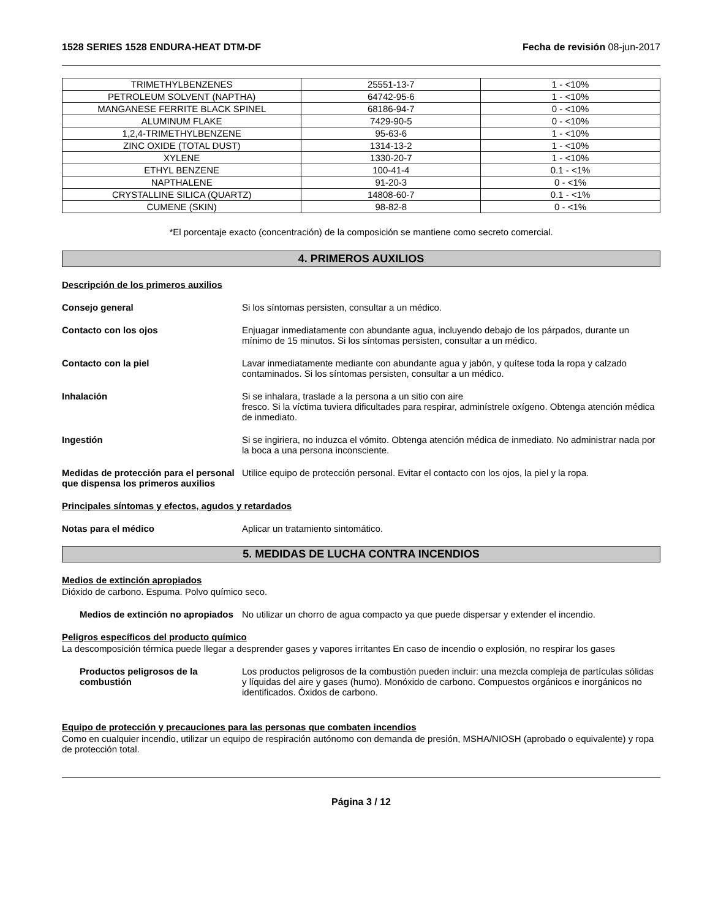1528 SERIES 1528 ENDURA-HEAT DTM-DF Fecha de revisión 08-jun-2017
| TRIMETHYLBENZENES | 25551-13-7 | 1 - <10% |
| PETROLEUM SOLVENT (NAPTHA) | 64742-95-6 | 1 - <10% |
| MANGANESE FERRITE BLACK SPINEL | 68186-94-7 | 0 - <10% |
| ALUMINUM FLAKE | 7429-90-5 | 0 - <10% |
| 1,2,4-TRIMETHYLBENZENE | 95-63-6 | 1 - <10% |
| ZINC OXIDE (TOTAL DUST) | 1314-13-2 | 1 - <10% |
| XYLENE | 1330-20-7 | 1 - <10% |
| ETHYL BENZENE | 100-41-4 | 0.1 - <1% |
| NAPTHALENE | 91-20-3 | 0 - <1% |
| CRYSTALLINE SILICA (QUARTZ) | 14808-60-7 | 0.1 - <1% |
| CUMENE (SKIN) | 98-82-8 | 0 - <1% |
*El porcentaje exacto (concentración) de la composición se mantiene como secreto comercial.
4. PRIMEROS AUXILIOS
Descripción de los primeros auxilios
Consejo general Si los síntomas persisten, consultar a un médico.
Contacto con los ojos Enjuagar inmediatamente con abundante agua, incluyendo debajo de los párpados, durante un mínimo de 15 minutos. Si los síntomas persisten, consultar a un médico.
Contacto con la piel Lavar inmediatamente mediante con abundante agua y jabón, y quítese toda la ropa y calzado contaminados. Si los síntomas persisten, consultar a un médico.
Inhalación Si se inhalara, traslade a la persona a un sitio con aire
fresco. Si la víctima tuviera dificultades para respirar, adminístrele oxígeno. Obtenga atención médica de inmediato.
Ingestión Si se ingiriera, no induzca el vómito. Obtenga atención médica de inmediato. No administrar nada por la boca a una persona inconsciente.
Medidas de protección para el personal que dispensa los primeros auxilios
Utilice equipo de protección personal. Evitar el contacto con los ojos, la piel y la ropa.
Principales síntomas y efectos, agudos y retardados
Notas para el médico Aplicar un tratamiento sintomático.
5. MEDIDAS DE LUCHA CONTRA INCENDIOS
Medios de extinción apropiados
Dióxido de carbono. Espuma. Polvo químico seco.
Medios de extinción no apropiados
No utilizar un chorro de agua compacto ya que puede dispersar y extender el incendio.
Peligros específicos del producto químico
La descomposición térmica puede llegar a desprender gases y vapores irritantes En caso de incendio o explosión, no respirar los gases
Productos peligrosos de la combustión
Los productos peligrosos de la combustión pueden incluir: una mezcla compleja de partículas sólidas y líquidas del aire y gases (humo). Monóxido de carbono. Compuestos orgánicos e inorgánicos no identificados. Óxidos de carbono.
Equipo de protección y precauciones para las personas que combaten incendios
Como en cualquier incendio, utilizar un equipo de respiración autónomo con demanda de presión, MSHA/NIOSH (aprobado o equivalente) y ropa de protección total.
Página 3 / 12